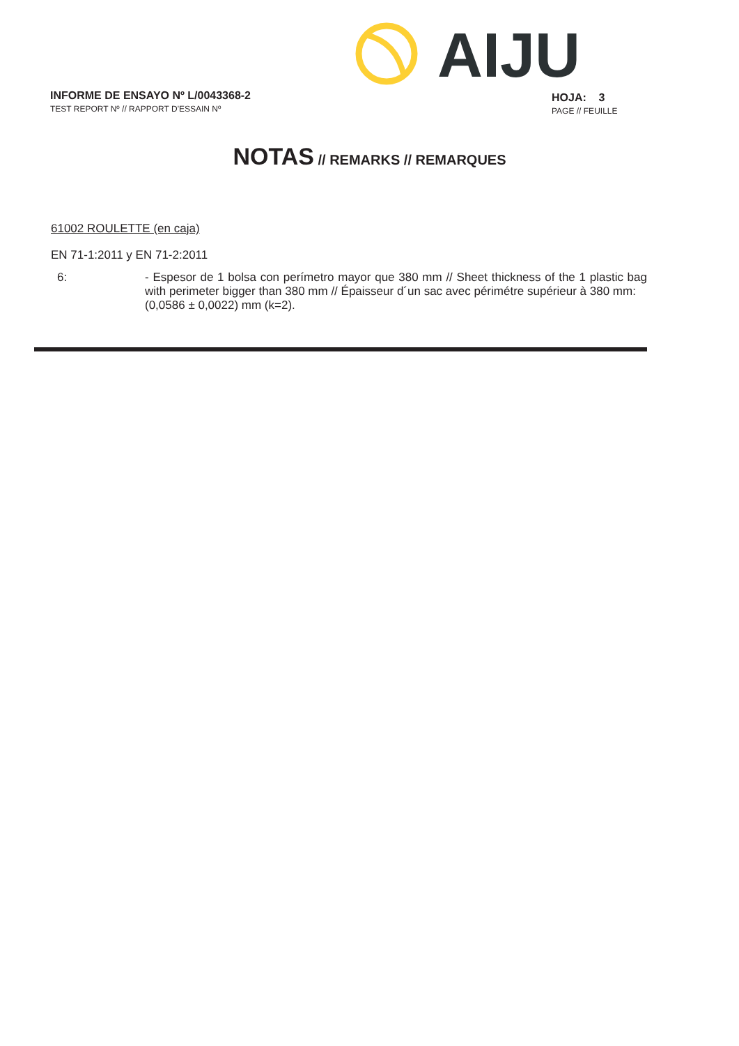AIJU
INFORME DE ENSAYO Nº L/0043368-2
TEST REPORT Nº // RAPPORT D'ESSAIN Nº
HOJA: 3
PAGE // FEUILLE
NOTAS // REMARKS // REMARQUES
61002 ROULETTE (en caja)
EN 71-1:2011 y EN 71-2:2011
6:
- Espesor de 1 bolsa con perímetro mayor que 380 mm // Sheet thickness of the 1 plastic bag with perimeter bigger than 380 mm // Épaisseur d´un sac avec périmétre supérieur à 380 mm:
(0,0586 ± 0,0022) mm (k=2).